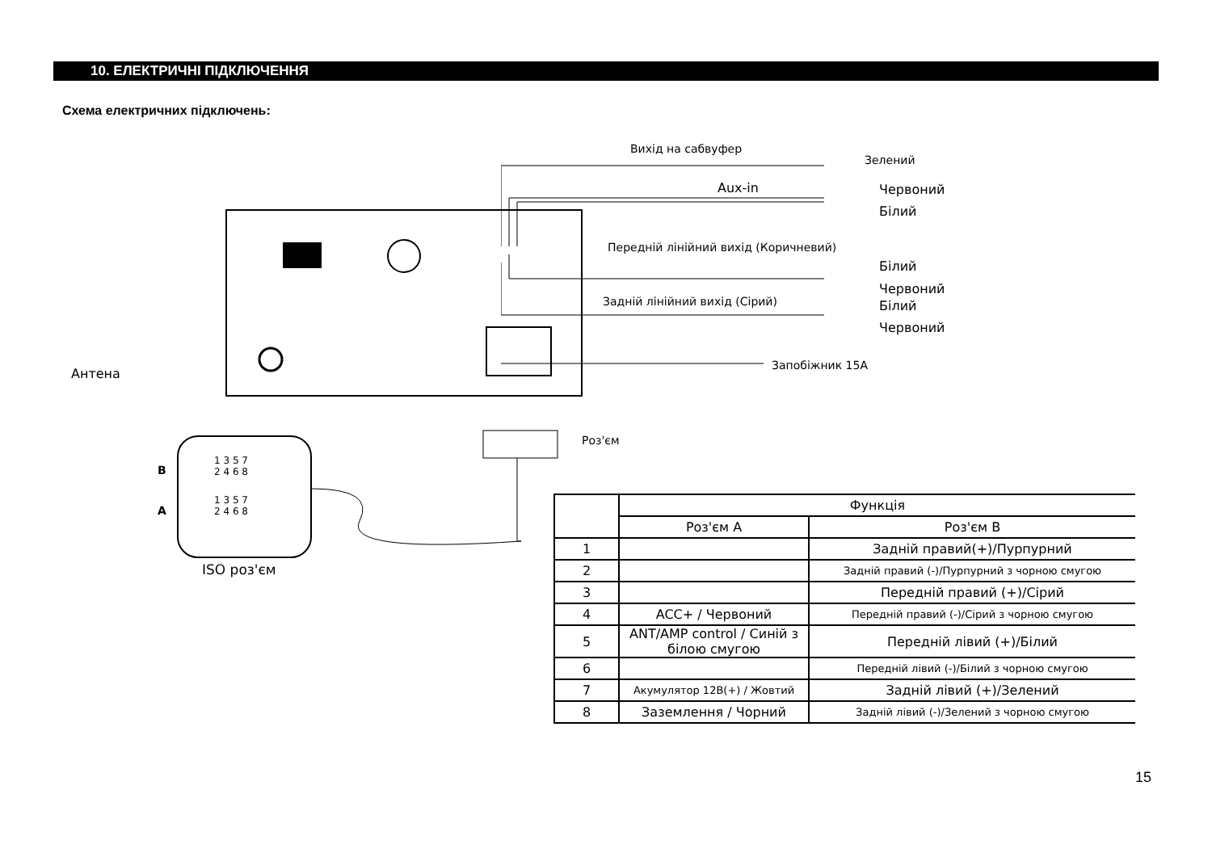10. ЕЛЕКТРИЧНІ ПІДКЛЮЧЕННЯ
Схема електричних підключень:
Вихід на сабвуфер
Зелений
Aux-in Червоний
Білий
Передній лінійний вихід (Коричневий)
Білий
Червоний
Задній лінійний вихід (Сірий) Білий
Червоний
Антена
Запобіжник 15А
Роз'єм
B
A
1 3 5 7
2 4 6 8
1 3 5 7
2 4 6 8
ISO роз'єм
| | Функція | |
| --- | --- | --- |
| | Роз'єм A | Роз'єм B |
| 1 | | Задній правий(+)/Пурпурний |
| 2 | | Задній правий (-)/Пурпурний з чорною смугою |
| 3 | | Передній правий (+)/Сірий |
| 4 | ACC+ / Червоний | Передній правий (-)/Сірий з чорною смугою |
| 5 | ANT/AMP control / Синій з білою смугою | Передній лівий (+)/Білий |
| 6 | | Передній лівий (-)/Білий з чорною смугою |
| 7 | Акумулятор 12В(+) / Жовтий | Задній лівий (+)/Зелений |
| 8 | Заземлення / Чорний | Задній лівий (-)/Зелений з чорною смугою |
15